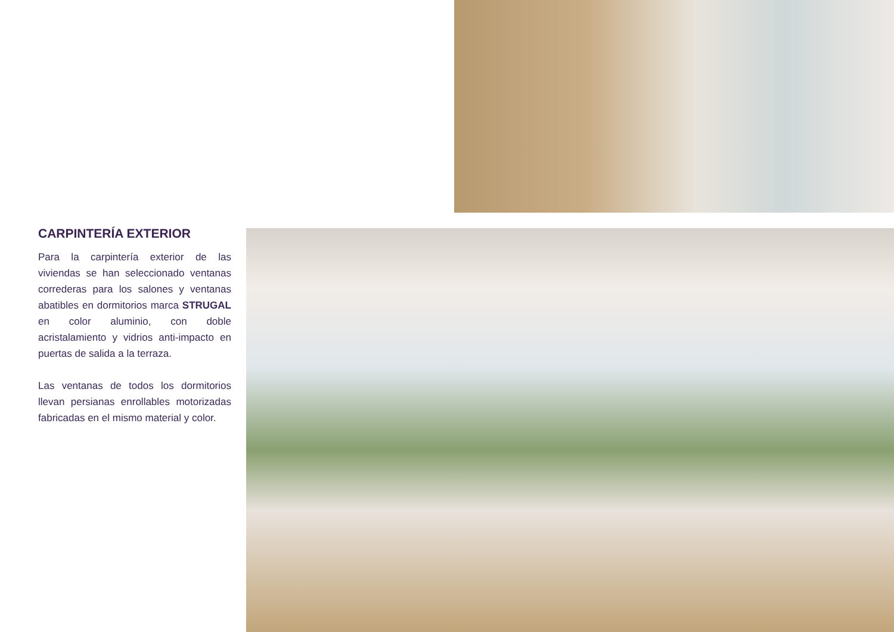CARPINTERÍA EXTERIOR
Para la carpintería exterior de las viviendas se han seleccionado ventanas correderas para los salones y ventanas abatibles en dormitorios marca STRUGAL en color aluminio, con doble acristalamiento y vidrios anti-impacto en puertas de salida a la terraza.
Las ventanas de todos los dormitorios llevan persianas enrollables motorizadas fabricadas en el mismo material y color.